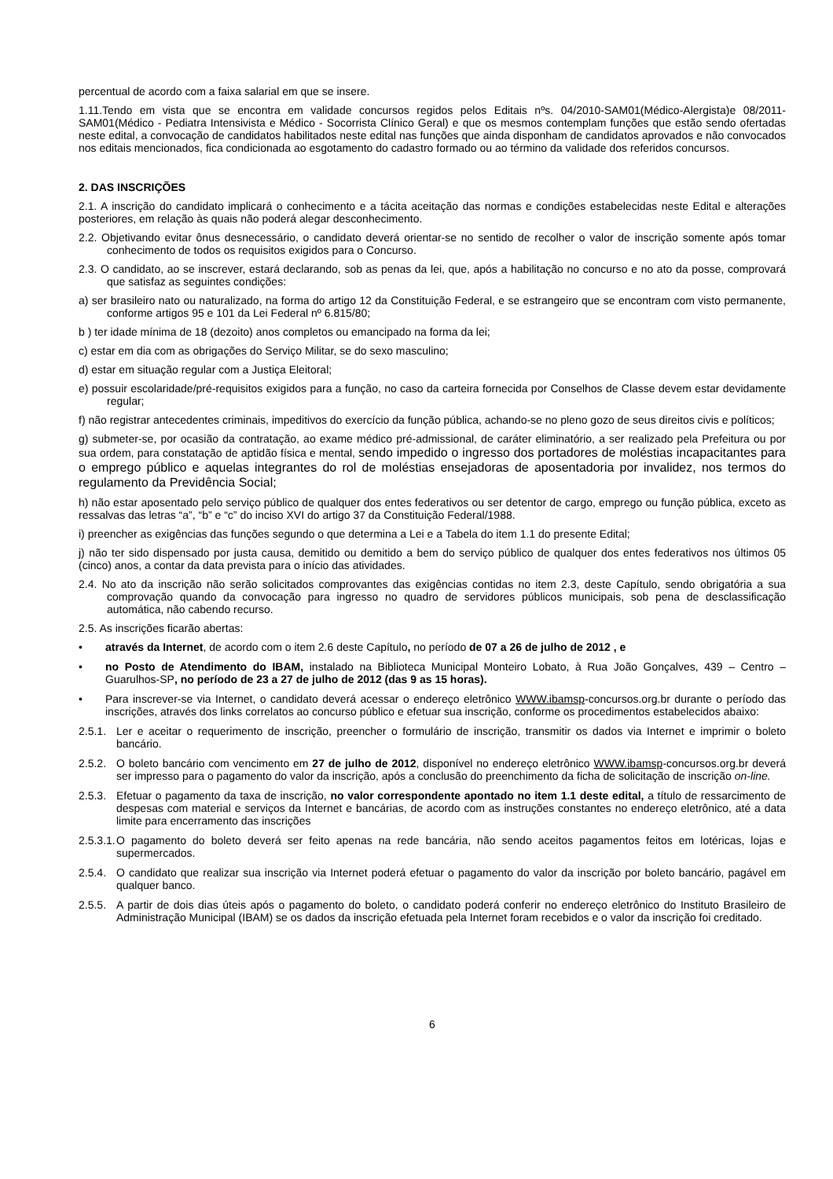percentual de acordo com a faixa salarial em que se insere.
1.11.Tendo em vista que se encontra em validade concursos regidos pelos Editais nºs. 04/2010-SAM01(Médico-Alergista)e 08/2011-SAM01(Médico - Pediatra Intensivista e Médico - Socorrista Clínico Geral) e que os mesmos contemplam funções que estão sendo ofertadas neste edital, a convocação de candidatos habilitados neste edital nas funções que ainda disponham de candidatos aprovados e não convocados nos editais mencionados, fica condicionada ao esgotamento do cadastro formado ou ao término da validade dos referidos concursos.
2. DAS INSCRIÇÕES
2.1. A inscrição do candidato implicará o conhecimento e a tácita aceitação das normas e condições estabelecidas neste Edital e alterações posteriores, em relação às quais não poderá alegar desconhecimento.
2.2. Objetivando evitar ônus desnecessário, o candidato deverá orientar-se no sentido de recolher o valor de inscrição somente após tomar conhecimento de todos os requisitos exigidos para o Concurso.
2.3. O candidato, ao se inscrever, estará declarando, sob as penas da lei, que, após a habilitação no concurso e no ato da posse, comprovará que satisfaz as seguintes condições:
a) ser brasileiro nato ou naturalizado, na forma do artigo 12 da Constituição Federal, e se estrangeiro que se encontram com visto permanente, conforme artigos 95 e 101 da Lei Federal nº 6.815/80;
b ) ter idade mínima de 18 (dezoito) anos completos ou emancipado na forma da lei;
c) estar em dia com as obrigações do Serviço Militar, se do sexo masculino;
d) estar em situação regular com a Justiça Eleitoral;
e) possuir escolaridade/pré-requisitos exigidos para a função, no caso da carteira fornecida por Conselhos de Classe devem estar devidamente regular;
f) não registrar antecedentes criminais, impeditivos do exercício da função pública, achando-se no pleno gozo de seus direitos civis e políticos;
g) submeter-se, por ocasião da contratação, ao exame médico pré-admissional, de caráter eliminatório, a ser realizado pela Prefeitura ou por sua ordem, para constatação de aptidão física e mental, sendo impedido o ingresso dos portadores de moléstias incapacitantes para o emprego público e aquelas integrantes do rol de moléstias ensejadoras de aposentadoria por invalidez, nos termos do regulamento da Previdência Social;
h) não estar aposentado pelo serviço público de qualquer dos entes federativos ou ser detentor de cargo, emprego ou função pública, exceto as ressalvas das letras “a”, “b” e “c” do inciso XVI do artigo 37 da Constituição Federal/1988.
i) preencher as exigências das funções segundo o que determina a Lei e a Tabela do item 1.1 do presente Edital;
j) não ter sido dispensado por justa causa, demitido ou demitido a bem do serviço público de qualquer dos entes federativos nos últimos 05 (cinco) anos, a contar da data prevista para o início das atividades.
2.4. No ato da inscrição não serão solicitados comprovantes das exigências contidas no item 2.3, deste Capítulo, sendo obrigatória a sua comprovação quando da convocação para ingresso no quadro de servidores públicos municipais, sob pena de desclassificação automática, não cabendo recurso.
2.5. As inscrições ficarão abertas:
• através da Internet, de acordo com o item 2.6 deste Capítulo, no período de 07 a 26 de julho de 2012 , e
• no Posto de Atendimento do IBAM, instalado na Biblioteca Municipal Monteiro Lobato, à Rua João Gonçalves, 439 – Centro – Guarulhos-SP, no período de 23 a 27 de julho de 2012 (das 9 as 15 horas).
• Para inscrever-se via Internet, o candidato deverá acessar o endereço eletrônico WWW.ibamsp-concursos.org.br durante o período das inscrições, através dos links correlatos ao concurso público e efetuar sua inscrição, conforme os procedimentos estabelecidos abaixo:
2.5.1. Ler e aceitar o requerimento de inscrição, preencher o formulário de inscrição, transmitir os dados via Internet e imprimir o boleto bancário.
2.5.2. O boleto bancário com vencimento em 27 de julho de 2012, disponível no endereço eletrônico WWW.ibamsp-concursos.org.br deverá ser impresso para o pagamento do valor da inscrição, após a conclusão do preenchimento da ficha de solicitação de inscrição on-line.
2.5.3. Efetuar o pagamento da taxa de inscrição, no valor correspondente apontado no item 1.1 deste edital, a título de ressarcimento de despesas com material e serviços da Internet e bancárias, de acordo com as instruções constantes no endereço eletrônico, até a data limite para encerramento das inscrições
2.5.3.1. O pagamento do boleto deverá ser feito apenas na rede bancária, não sendo aceitos pagamentos feitos em lotéricas, lojas e supermercados.
2.5.4. O candidato que realizar sua inscrição via Internet poderá efetuar o pagamento do valor da inscrição por boleto bancário, pagável em qualquer banco.
2.5.5. A partir de dois dias úteis após o pagamento do boleto, o candidato poderá conferir no endereço eletrônico do Instituto Brasileiro de Administração Municipal (IBAM) se os dados da inscrição efetuada pela Internet foram recebidos e o valor da inscrição foi creditado.
6